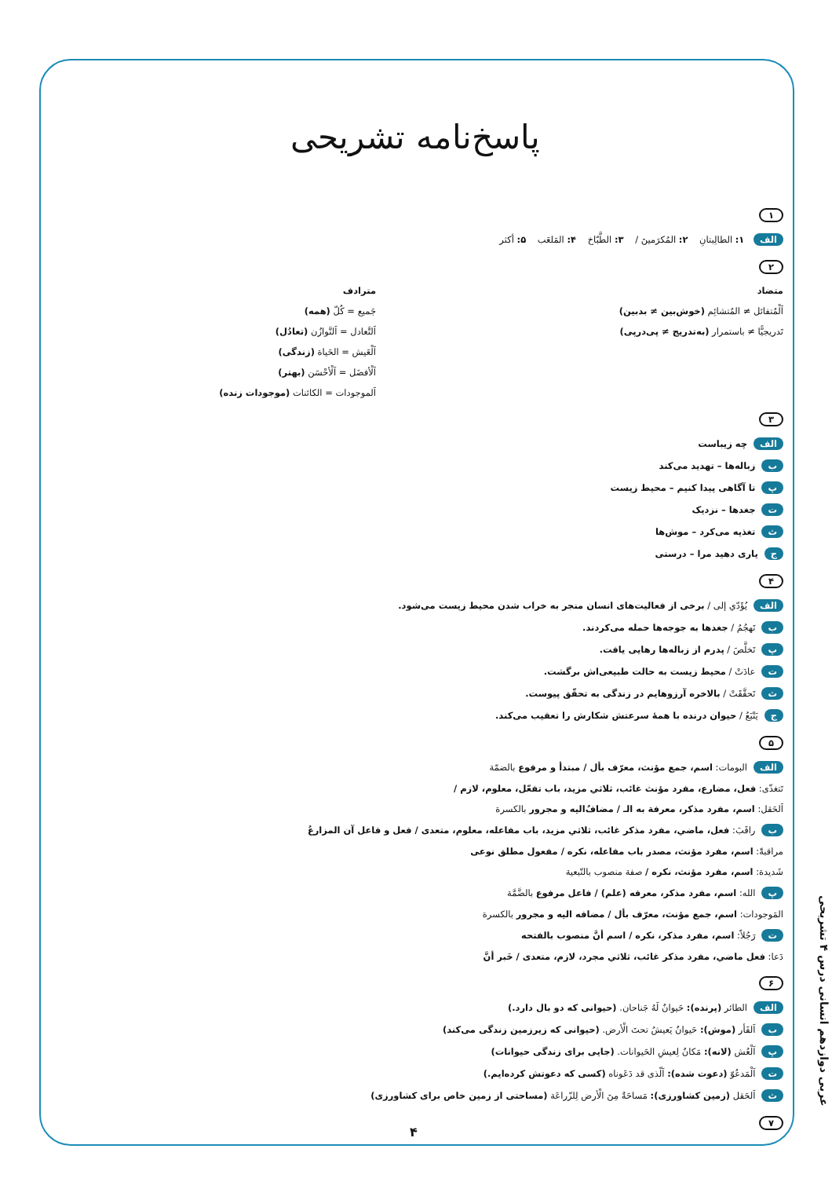پاسخ‌نامه تشریحی
۱
الف ۱: الطالِبتانِ ۲: المُكرَمينَ / ۳: الطَّبّاخ ۴: المَلعَب ۵: أكثر
۲
متضاد
اَلْمُتفائل ≠ المُتشائِم (خوش‌بین ≠ بدبین)
تَدريجيًّا ≠ باستمرار (به‌تدریج ≠ پی‌درپی)
مترادف
جَميع = كُلّ (همه)
اَلتَّعادل = اَلتَّوازُن (تعادُل)
اَلْعَيش = الحَياة (زندگی)
اَلْأفضَل = اَلْأحْسَن (بهتر)
اَلموجودات = الكائنات (موجودات زنده)
۳
الف چه زیباست
ب زباله‌ها – تهدید می‌کند
پ تا آگاهی پیدا کنیم – محیط زیست
ت جغدها – نزدیک
ث تغذیه می‌کرد – موش‌ها
ج یاری دهید مرا – درستی
۴
الف يُؤَدّي إلى / برخی از فعالیت‌های انسان منجر به خراب شدن محیط زیست می‌شود.
ب تَهجُمُ / جغدها به جوجه‌ها حمله می‌کردند.
پ تَخلَّصَ / پدرم از زباله‌ها رهایی یافت.
ت عادَتْ / محیط زیست به حالت طبیعی‌اش برگشت.
ث تَحقَّقَتْ / بالاخره آرزوهایم در زندگی به تحقّق پیوست.
ج يَتْبَعُ / حیوان درنده با همهٔ سرعتش شکارش را تعقیب می‌کند.
۵
الف البومات: اسم، جمع مؤنث، معرّف بأل / مبتدأ و مرفوع بالضمّة
تَتغذّى: فعل، مضارع، مفرد مؤنث غائب، ثلاثي مزيد، باب تفعّل، معلوم، لازم /
اَلحَقل: اسم، مفرد مذكر، معرفة به الـ / مضافٌ‌اليه و مجرور بالكسرة
ب راقَبَ: فعل، ماضي، مفرد مذكر غائب، ثلاثي مزيد، باب مفاعله، معلوم، متعدی / فعل و فاعل آن المزارعُ
مراقبةً: اسم، مفرد مؤنث، مصدر باب مفاعله، نكره / مفعول مطلق نوعی
شَديدة: اسم، مفرد مؤنث، نكره / صفة منصوب بالتّبعية
پ الله: اسم، مفرد مذکر، معرفه (علم) / فاعل مرفوع بالضَّمَّة
المَوجودات: اسم، جمع مؤنث، معرّف بأل / مضافه اليه و مجرور بالكسرة
ت رَجُلاً: اسم، مفرد مذكر، نكره / اسم أنَّ منصوب بالفتحه
دَعا: فعل ماضي، مفرد مذکر غائب، ثلاثي مجرد، لازم، متعدی / خَبر أنَّ
۶
الف الطائر (پرنده): حَيوانٌ لَهُ جَناحان. (حیوانی که دو بال دارد.)
ب اَلفَأر (موش): حَيوانٌ يَعيشُ تحتَ الْأرض. (حیوانی که زیرزمین زندگی می‌کند)
پ اَلْعُش (لانه): مَكانٌ لِعيشِ الحَيوانات. (جایی برای زندگی حیوانات)
ت اَلْمَدعُوّ (دعوت شده): اَلّذی قد دَعَوناه (کسی که دعوتش کرده‌ایم.)
ث اَلحَقل (زمین کشاورزی): مَساحَةٌ مِنَ الْأرض لِلزّراعَة (مساحتی از زمین خاص برای کشاورزی)
۷
عربی دوازدهم انسانی درس ۴ تشریحی
۴